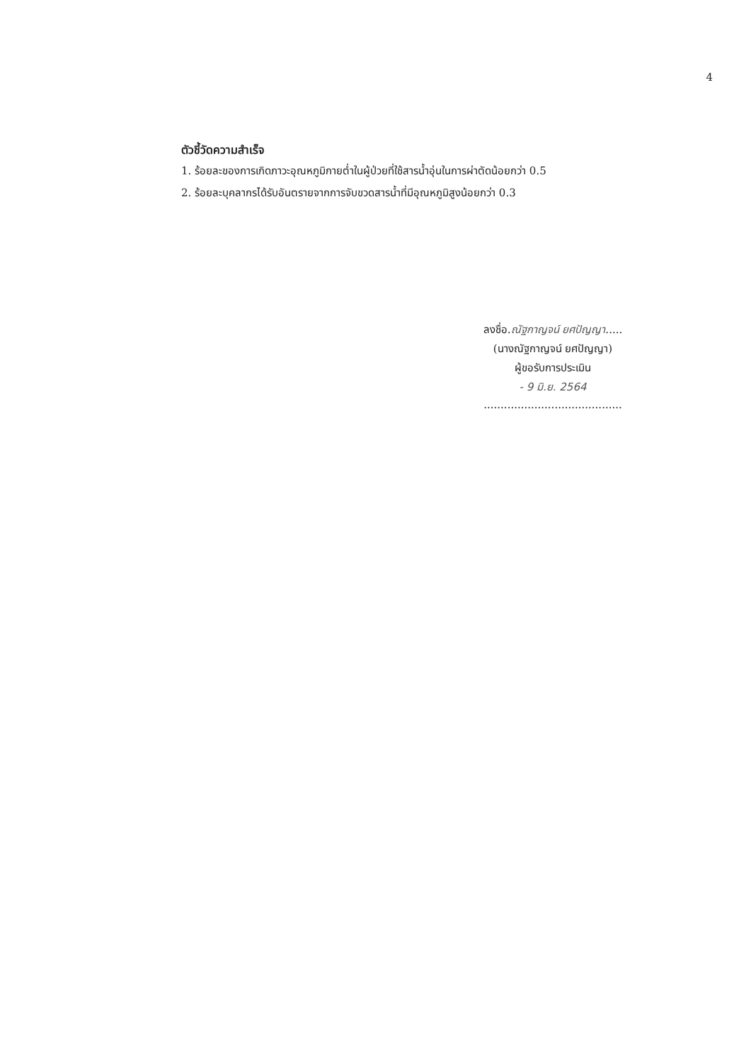4
ตัวชี้วัดความสำเร็จ
1. ร้อยละของการเกิดภาวะอุณหภูมิกายต่ำในผู้ป่วยที่ใช้สารน้ำอุ่นในการผ่าตัดน้อยกว่า 0.5
2. ร้อยละบุคลากรได้รับอันตรายจากการจับขวดสารน้ำที่มีอุณหภูมิสูงน้อยกว่า 0.3
ลงชื่อ.ณัฐกาญจน์ ยศปัญญา.....
(นางณัฐกาญจน์ ยศปัญญา)
ผู้ขอรับการประเมิน
- 9 มิ.ย. 2564
.........................................